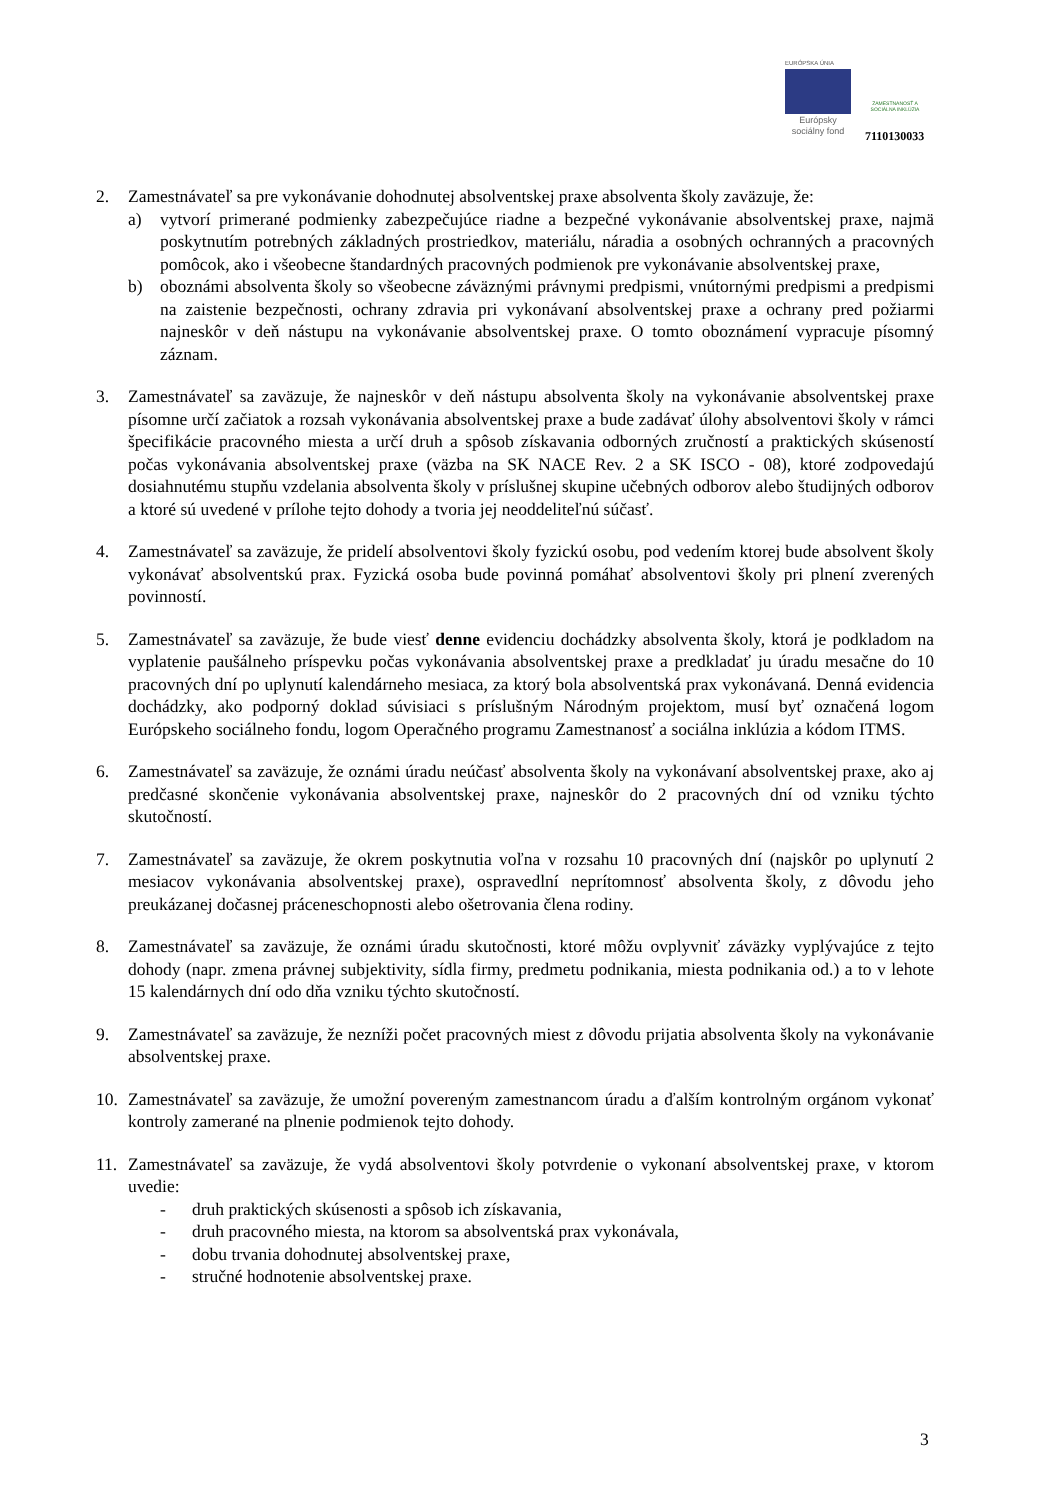EURÓPSKA ÚNIA
Európsky sociálny fond
ZAMESTNANOSŤ A SOCIÁLNA INKLÚZIA
7110130033
2. Zamestnávateľ sa pre vykonávanie dohodnutej absolventskej praxe absolventa školy zaväzuje, že:
a) vytvorí primerané podmienky zabezpečujúce riadne a bezpečné vykonávanie absolventskej praxe, najmä poskytnutím potrebných základných prostriedkov, materiálu, náradia a osobných ochranných a pracovných pomôcok, ako i všeobecne štandardných pracovných podmienok pre vykonávanie absolventskej praxe,
b) oboznámi absolventa školy so všeobecne záväznými právnymi predpismi, vnútornými predpismi a predpismi na zaistenie bezpečnosti, ochrany zdravia pri vykonávaní absolventskej praxe a ochrany pred požiarmi najneskôr v deň nástupu na vykonávanie absolventskej praxe. O tomto oboznámení vypracuje písomný záznam.
3. Zamestnávateľ sa zaväzuje, že najneskôr v deň nástupu absolventa školy na vykonávanie absolventskej praxe písomne určí začiatok a rozsah vykonávania absolventskej praxe a bude zadávať úlohy absolventovi školy v rámci špecifikácie pracovného miesta a určí druh a spôsob získavania odborných zručností a praktických skúseností počas vykonávania absolventskej praxe (väzba na SK NACE Rev. 2 a SK ISCO - 08), ktoré zodpovedajú dosiahnutému stupňu vzdelania absolventa školy v príslušnej skupine učebných odborov alebo študijných odborov a ktoré sú uvedené v prílohe tejto dohody a tvoria jej neoddeliteľnú súčasť.
4. Zamestnávateľ sa zaväzuje, že pridelí absolventovi školy fyzickú osobu, pod vedením ktorej bude absolvent školy vykonávať absolventskú prax. Fyzická osoba bude povinná pomáhať absolventovi školy pri plnení zverených povinností.
5. Zamestnávateľ sa zaväzuje, že bude viesť denne evidenciu dochádzky absolventa školy, ktorá je podkladom na vyplatenie paušálneho príspevku počas vykonávania absolventskej praxe a predkladať ju úradu mesačne do 10 pracovných dní po uplynutí kalendárneho mesiaca, za ktorý bola absolventská prax vykonávaná. Denná evidencia dochádzky, ako podporný doklad súvisiaci s príslušným Národným projektom, musí byť označená logom Európskeho sociálneho fondu, logom Operačného programu Zamestnanosť a sociálna inklúzia a kódom ITMS.
6. Zamestnávateľ sa zaväzuje, že oznámi úradu neúčasť absolventa školy na vykonávaní absolventskej praxe, ako aj predčasné skončenie vykonávania absolventskej praxe, najneskôr do 2 pracovných dní od vzniku týchto skutočností.
7. Zamestnávateľ sa zaväzuje, že okrem poskytnutia voľna v rozsahu 10 pracovných dní (najskôr po uplynutí 2 mesiacov vykonávania absolventskej praxe), ospravedlní neprítomnosť absolventa školy, z dôvodu jeho preukázanej dočasnej práceneschopnosti alebo ošetrovania člena rodiny.
8. Zamestnávateľ sa zaväzuje, že oznámi úradu skutočnosti, ktoré môžu ovplyvniť záväzky vyplývajúce z tejto dohody (napr. zmena právnej subjektivity, sídla firmy, predmetu podnikania, miesta podnikania od.) a to v lehote 15 kalendárnych dní odo dňa vzniku týchto skutočností.
9. Zamestnávateľ sa zaväzuje, že nezníži počet pracovných miest z dôvodu prijatia absolventa školy na vykonávanie absolventskej praxe.
10. Zamestnávateľ sa zaväzuje, že umožní povereným zamestnancom úradu a ďalším kontrolným orgánom vykonať kontroly zamerané na plnenie podmienok tejto dohody.
11. Zamestnávateľ sa zaväzuje, že vydá absolventovi školy potvrdenie o vykonaní absolventskej praxe, v ktorom uvedie:
- druh praktických skúsenosti a spôsob ich získavania,
- druh pracovného miesta, na ktorom sa absolventská prax vykonávala,
- dobu trvania dohodnutej absolventskej praxe,
- stručné hodnotenie absolventskej praxe.
3